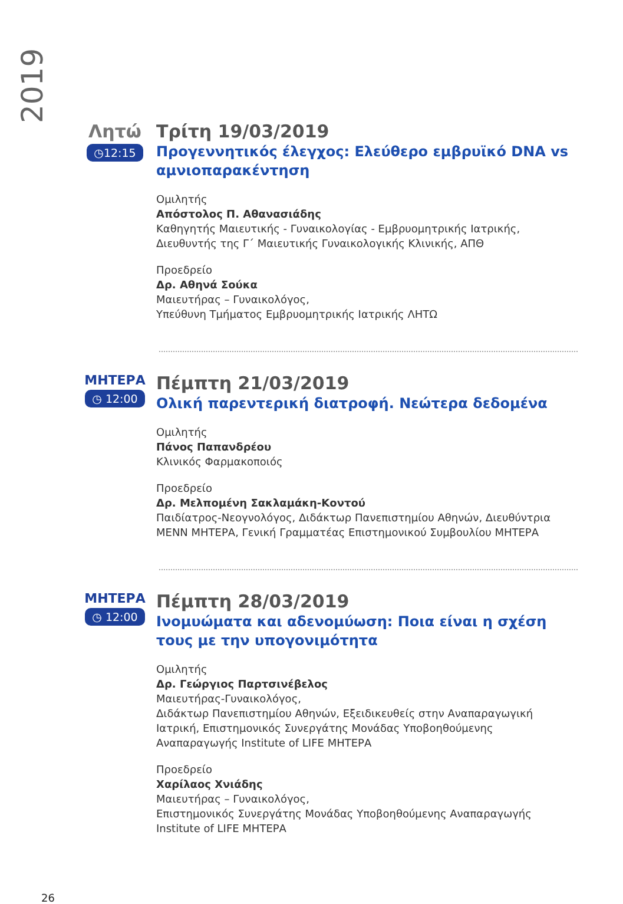2019
Λητώ
◷12:15
Τρίτη 19/03/2019
Προγεννητικός έλεγχος: Ελεύθερο εμβρυϊκό DNA vs αμνιοπαρακέντηση
Ομιλητής
Απόστολος Π. Αθανασιάδης
Καθηγητής Μαιευτικής - Γυναικολογίας - Εμβρυομητρικής Ιατρικής, Διευθυντής της Γ΄ Μαιευτικής Γυναικολογικής Κλινικής, ΑΠΘ
Προεδρείο
Δρ. Αθηνά Σούκα
Μαιευτήρας – Γυναικολόγος,
Υπεύθυνη Τμήματος Εμβρυομητρικής Ιατρικής ΛΗΤΩ
ΜΗΤΕΡΑ
◷ 12:00
Πέμπτη 21/03/2019
Ολική παρεντερική διατροφή. Νεώτερα δεδομένα
Ομιλητής
Πάνος Παπανδρέου
Κλινικός Φαρμακοποιός
Προεδρείο
Δρ. Μελπομένη Σακλαμάκη-Κοντού
Παιδίατρος-Νεογνολόγος, Διδάκτωρ Πανεπιστημίου Αθηνών, Διευθύντρια ΜΕΝΝ ΜΗΤΕΡΑ, Γενική Γραμματέας Επιστημονικού Συμβουλίου ΜΗΤΕΡΑ
ΜΗΤΕΡΑ
◷ 12:00
Πέμπτη 28/03/2019
Ινομυώματα και αδενομύωση: Ποια είναι η σχέση τους με την υπογονιμότητα
Ομιλητής
Δρ. Γεώργιος Παρτσινέβελος
Μαιευτήρας-Γυναικολόγος,
Διδάκτωρ Πανεπιστημίου Αθηνών, Εξειδικευθείς στην Αναπαραγωγική Ιατρική, Επιστημονικός Συνεργάτης Μονάδας Υποβοηθούμενης Αναπαραγωγής Institute of LIFE ΜΗΤΕΡΑ
Προεδρείο
Χαρίλαος Χνιάδης
Μαιευτήρας – Γυναικολόγος,
Επιστημονικός Συνεργάτης Μονάδας Υποβοηθούμενης Αναπαραγωγής Institute of LIFE ΜΗΤΕΡΑ
26